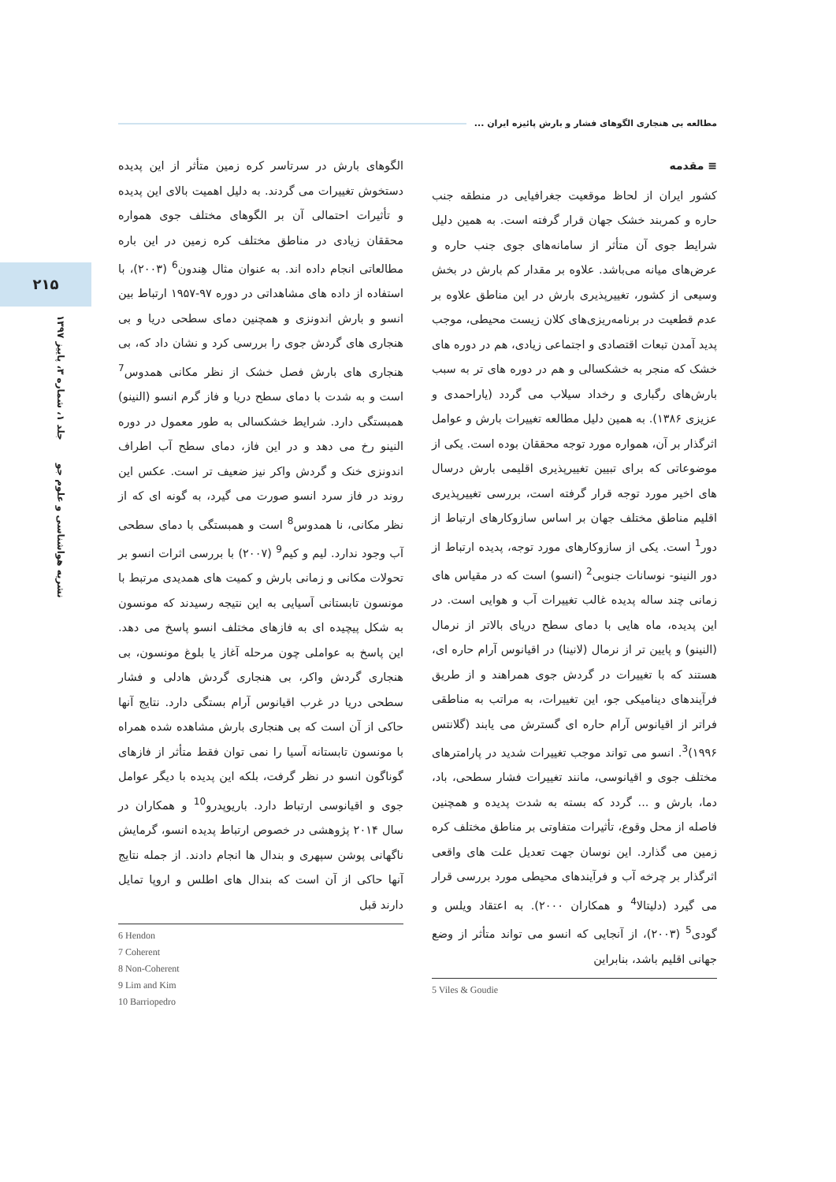مطالعه بی هنجاری الگوهای فشار و بارش پائیزه ایران ...
۲۱۵
نشریه هواشناسی و علوم جو جلد ۱، شماره ۳، پاییز ۱۳۹۷
≡ مقدمه
کشور ایران از لحاظ موقعیت جغرافیایی در منطقه جنب حاره و کمربند خشک جهان قرار گرفته است. به همین دلیل شرایط جوی آن متأثر از سامانه‌های جوی جنب حاره و عرض‌های میانه می‌باشد. علاوه بر مقدار کم بارش در بخش وسیعی از کشور، تغییرپذیری بارش در این مناطق علاوه بر عدم قطعیت در برنامه‌ریزی‌های کلان زیست محیطی، موجب پدید آمدن تبعات اقتصادی و اجتماعی زیادی، هم در دوره های خشک که منجر به خشکسالی و هم در دوره های تر به سبب بارش‌های رگباری و رخداد سیلاب می گردد (یاراحمدی و عزیزی ۱۳۸۶). به همین دلیل مطالعه تغییرات بارش و عوامل اثرگذار بر آن، همواره مورد توجه محققان بوده است. یکی از موضوعاتی که برای تبیین تغییرپذیری اقلیمی بارش درسال های اخیر مورد توجه قرار گرفته است، بررسی تغییرپذیری اقلیم مناطق مختلف جهان بر اساس سازوکارهای ارتباط از دور<sup>1</sup> است. یکی از سازوکارهای مورد توجه، پدیده ارتباط از دور النینو- نوسانات جنوبی<sup>2</sup> (انسو) است که در مقیاس های زمانی چند ساله پدیده غالب تغییرات آب و هوایی است. در این پدیده، ماه هایی با دمای سطح دریای بالاتر از نرمال (النینو) و پایین تر از نرمال (لانینا) در اقیانوس آرام حاره ای، هستند که با تغییرات در گردش جوی همراهند و از طریق فرآیندهای دینامیکی جو، این تغییرات، به مراتب به مناطقی فراتر از اقیانوس آرام حاره ای گسترش می یابند (گلانتس ۱۹۹۶)<sup>3</sup>. انسو می تواند موجب تغییرات شدید در پارامترهای مختلف جوی و اقیانوسی، مانند تغییرات فشار سطحی، باد، دما، بارش و ... گردد که بسته به شدت پدیده و همچنین فاصله از محل وقوع، تأثیرات متفاوتی بر مناطق مختلف کره زمین می گذارد. این نوسان جهت تعدیل علت های واقعی اثرگذار بر چرخه آب و فرآیندهای محیطی مورد بررسی قرار می گیرد (دلیتالا<sup>4</sup> و همکاران ۲۰۰۰). به اعتقاد ویلس و گودی<sup>5</sup> (۲۰۰۳)، از آنجایی که انسو می تواند متأثر از وضع جهانی اقلیم باشد، بنابراین
5 Viles & Goudie
الگوهای بارش در سرتاسر کره زمین متأثر از این پدیده دستخوش تغییرات می گردند. به دلیل اهمیت بالای این پدیده و تأثیرات احتمالی آن بر الگوهای مختلف جوی همواره محققان زیادی در مناطق مختلف کره زمین در این باره مطالعاتی انجام داده اند. به عنوان مثال هِندون<sup>6</sup> (۲۰۰۳)، با استفاده از داده های مشاهداتی در دوره ۹۷-۱۹۵۷ ارتباط بین انسو و بارش اندونزی و همچنین دمای سطحی دریا و بی هنجاری های گردش جوی را بررسی کرد و نشان داد که، بی هنجاری های بارش فصل خشک از نظر مکانی همدوس<sup>7</sup> است و به شدت با دمای سطح دریا و فاز گرم انسو (النینو) همبستگی دارد. شرایط خشکسالی به طور معمول در دوره النینو رخ می دهد و در این فاز، دمای سطح آب اطراف اندونزی خنک و گردش واکر نیز ضعیف تر است. عکس این روند در فاز سرد انسو صورت می گیرد، به گونه ای که از نظر مکانی، نا همدوس<sup>8</sup> است و همبستگی با دمای سطحی آب وجود ندارد. لیم و کیم<sup>9</sup> (۲۰۰۷) با بررسی اثرات انسو بر تحولات مکانی و زمانی بارش و کمیت های همدیدی مرتبط با مونسون تابستانی آسیایی به این نتیجه رسیدند که مونسون به شکل پیچیده ای به فازهای مختلف انسو پاسخ می دهد. این پاسخ به عواملی چون مرحله آغاز یا بلوغ مونسون، بی هنجاری گردش واکر، بی هنجاری گردش هادلی و فشار سطحی دریا در غرب اقیانوس آرام بستگی دارد. نتایج آنها حاکی از آن است که بی هنجاری بارش مشاهده شده همراه با مونسون تابستانه آسیا را نمی توان فقط متأثر از فازهای گوناگون انسو در نظر گرفت، بلکه این پدیده با دیگر عوامل جوی و اقیانوسی ارتباط دارد. باریوپدرو<sup>10</sup> و همکاران در سال ۲۰۱۴ پژوهشی در خصوص ارتباط پدیده انسو، گرمایش ناگهانی پوشن سپهری و بندال ها انجام دادند. از جمله نتایج آنها حاکی از آن است که بندال های اطلس و اروپا تمایل دارند قبل
6 Hendon
7 Coherent
8 Non-Coherent
9 Lim and Kim
10 Barriopedro